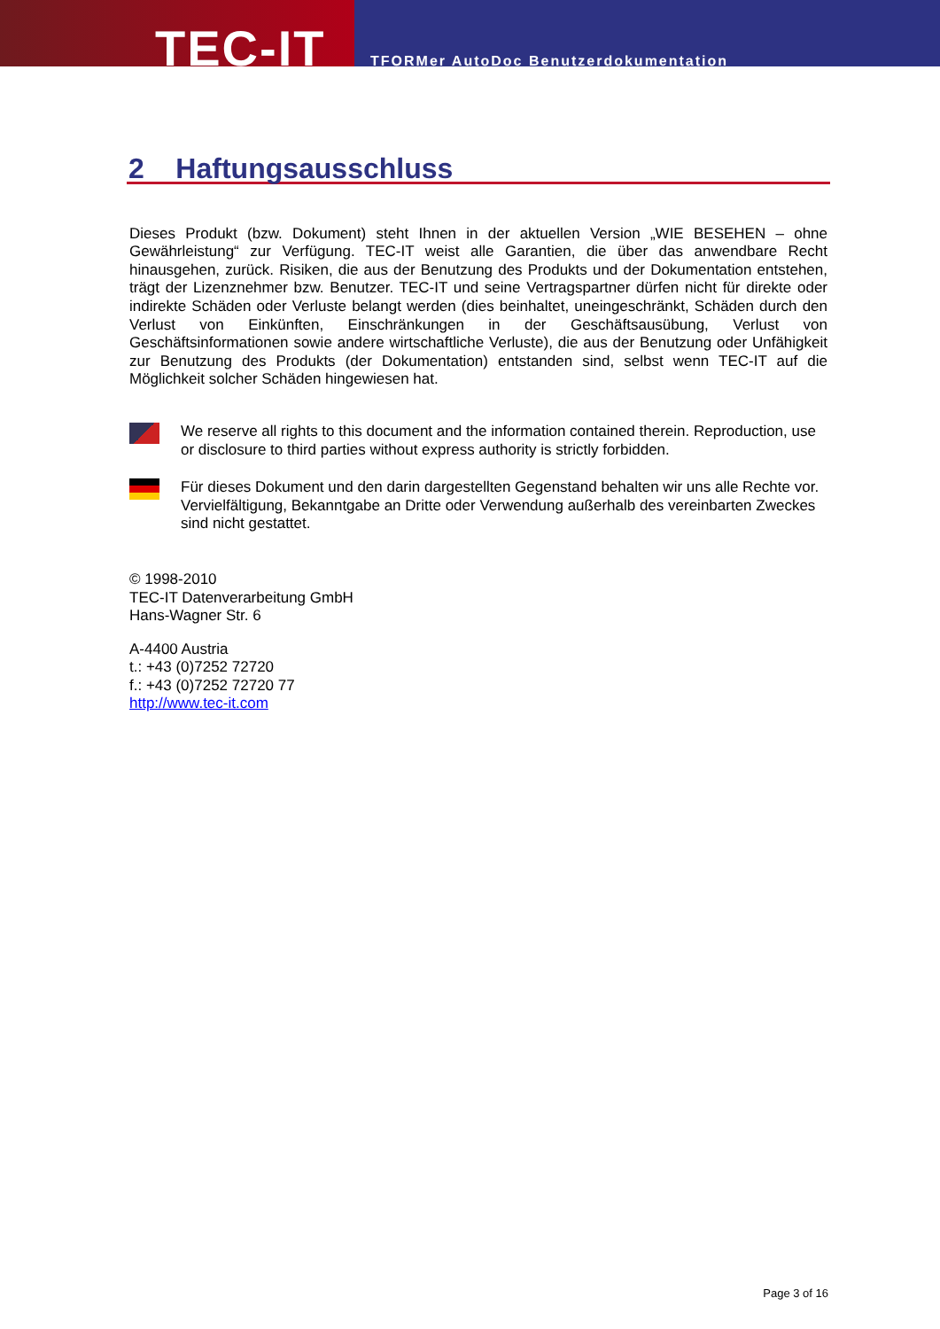TEC-IT
TFORMer AutoDoc Benutzerdokumentation
2 Haftungsausschluss
Dieses Produkt (bzw. Dokument) steht Ihnen in der aktuellen Version „WIE BESEHEN – ohne Gewährleistung“ zur Verfügung. TEC-IT weist alle Garantien, die über das anwendbare Recht hinausgehen, zurück. Risiken, die aus der Benutzung des Produkts und der Dokumentation entstehen, trägt der Lizenznehmer bzw. Benutzer. TEC-IT und seine Vertragspartner dürfen nicht für direkte oder indirekte Schäden oder Verluste belangt werden (dies beinhaltet, uneingeschränkt, Schäden durch den Verlust von Einkünften, Einschränkungen in der Geschäftsausübung, Verlust von Geschäftsinformationen sowie andere wirtschaftliche Verluste), die aus der Benutzung oder Unfähigkeit zur Benutzung des Produkts (der Dokumentation) entstanden sind, selbst wenn TEC-IT auf die Möglichkeit solcher Schäden hingewiesen hat.
We reserve all rights to this document and the information contained therein. Reproduction, use or disclosure to third parties without express authority is strictly forbidden.
Für dieses Dokument und den darin dargestellten Gegenstand behalten wir uns alle Rechte vor. Vervielfältigung, Bekanntgabe an Dritte oder Verwendung außerhalb des vereinbarten Zweckes sind nicht gestattet.
© 1998-2010
TEC-IT Datenverarbeitung GmbH
Hans-Wagner Str. 6
A-4400 Austria
t.: +43 (0)7252 72720
f.: +43 (0)7252 72720 77
http://www.tec-it.com
Page 3 of 16